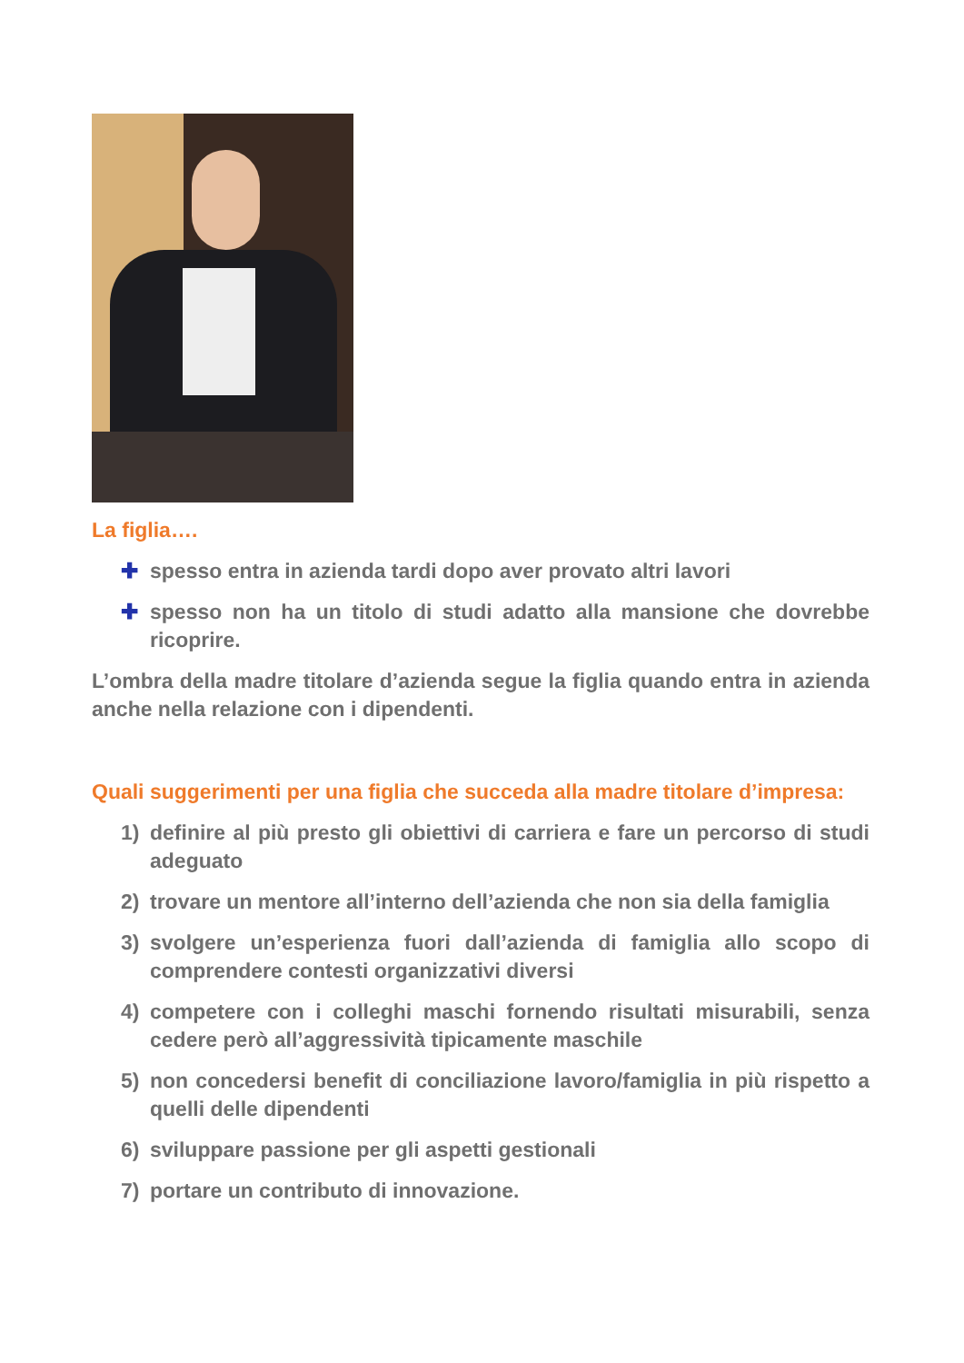La figlia….
✚ spesso entra in azienda tardi dopo aver provato altri lavori
✚ spesso non ha un titolo di studi adatto alla mansione che dovrebbe ricoprire.
L’ombra della madre titolare d’azienda segue la figlia quando entra in azienda anche nella relazione con i dipendenti.
Quali suggerimenti per una figlia che succeda alla madre titolare d’impresa:
1) definire al più presto gli obiettivi di carriera e fare un percorso di studi adeguato
2) trovare un mentore all’interno dell’azienda che non sia della famiglia
3) svolgere un’esperienza fuori dall’azienda di famiglia allo scopo di comprendere contesti organizzativi diversi
4) competere con i colleghi maschi fornendo risultati misurabili, senza cedere però all’aggressività tipicamente maschile
5) non concedersi benefit di conciliazione lavoro/famiglia in più rispetto a quelli delle dipendenti
6) sviluppare passione per gli aspetti gestionali
7) portare un contributo di innovazione.